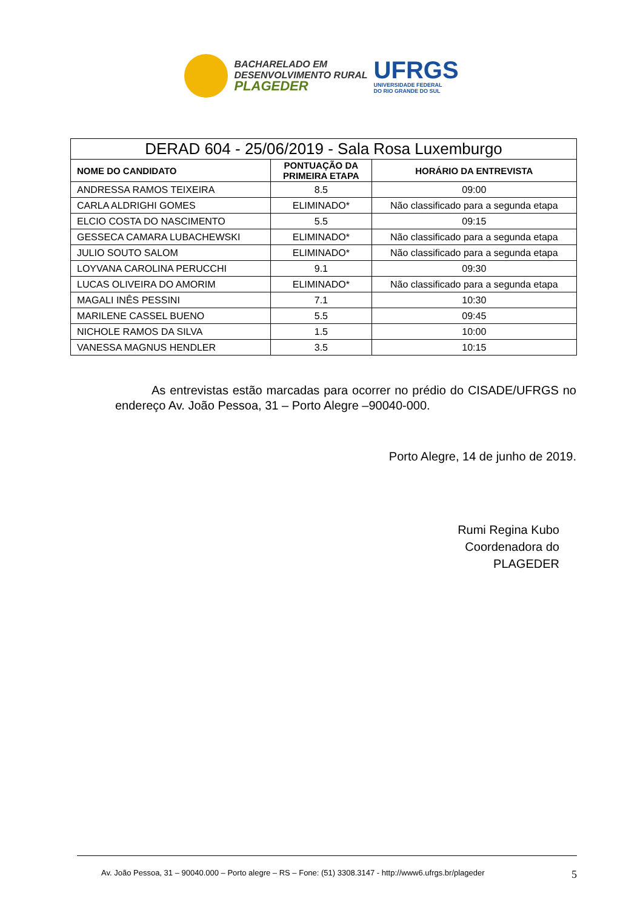BACHARELADO EM
DESENVOLVIMENTO RURAL
PLAGEDER
UFRGS
UNIVERSIDADE FEDERAL
DO RIO GRANDE DO SUL
| DERAD 604 - 25/06/2019 - Sala Rosa Luxemburgo | | |
| --- | --- | --- |
| NOME DO CANDIDATO | PONTUAÇÃO DA PRIMEIRA ETAPA | HORÁRIO DA ENTREVISTA |
| ANDRESSA RAMOS TEIXEIRA | 8.5 | 09:00 |
| CARLA ALDRIGHI GOMES | ELIMINADO* | Não classificado para a segunda etapa |
| ELCIO COSTA DO NASCIMENTO | 5.5 | 09:15 |
| GESSECA CAMARA LUBACHEWSKI | ELIMINADO* | Não classificado para a segunda etapa |
| JULIO SOUTO SALOM | ELIMINADO* | Não classificado para a segunda etapa |
| LOYVANA CAROLINA PERUCCHI | 9.1 | 09:30 |
| LUCAS OLIVEIRA DO AMORIM | ELIMINADO* | Não classificado para a segunda etapa |
| MAGALI INÊS PESSINI | 7.1 | 10:30 |
| MARILENE CASSEL BUENO | 5.5 | 09:45 |
| NICHOLE RAMOS DA SILVA | 1.5 | 10:00 |
| VANESSA MAGNUS HENDLER | 3.5 | 10:15 |
As entrevistas estão marcadas para ocorrer no prédio do CISADE/UFRGS no endereço Av. João Pessoa, 31 – Porto Alegre –90040-000.
Porto Alegre, 14 de junho de 2019.
Rumi Regina Kubo
Coordenadora do
PLAGEDER
Av. João Pessoa, 31 – 90040.000 – Porto alegre – RS – Fone: (51) 3308.3147 - http://www6.ufrgs.br/plageder 5